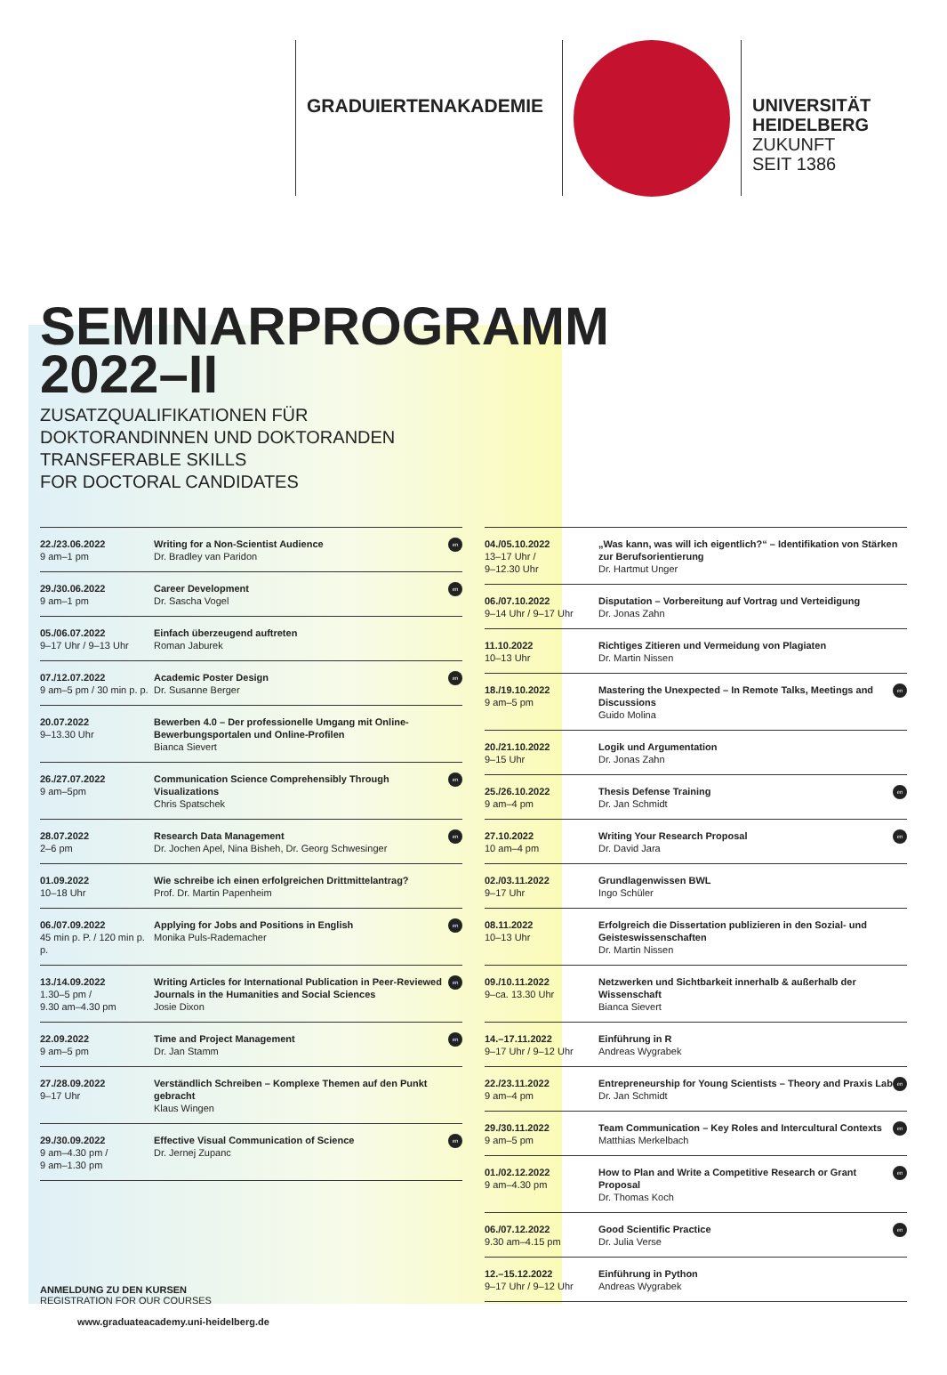GRADUIERTENAKADEMIE
UNIVERSITÄT
HEIDELBERG
ZUKUNFT
SEIT 1386
SEMINARPROGRAMM
2022–II
ZUSATZQUALIFIKATIONEN FÜR
DOKTORANDINNEN UND DOKTORANDEN
TRANSFERABLE SKILLS
FOR DOCTORAL CANDIDATES
| 22./23.06.2022 9 am–1 pm | en Writing for a Non-Scientist Audience Dr. Bradley van Paridon |
| 29./30.06.2022 9 am–1 pm | en Career Development Dr. Sascha Vogel |
| 05./06.07.2022 9–17 Uhr / 9–13 Uhr | Einfach überzeugend auftreten Roman Jaburek |
| 07./12.07.2022 9 am–5 pm / 30 min p. p. | en Academic Poster Design Dr. Susanne Berger |
| 20.07.2022 9–13.30 Uhr | Bewerben 4.0 – Der professionelle Umgang mit Online-Bewerbungsportalen und Online-Profilen Bianca Sievert |
| 26./27.07.2022 9 am–5pm | en Communication Science Comprehensibly Through Visualizations Chris Spatschek |
| 28.07.2022 2–6 pm | en Research Data Management Dr. Jochen Apel, Nina Bisheh, Dr. Georg Schwesinger |
| 01.09.2022 10–18 Uhr | Wie schreibe ich einen erfolgreichen Drittmittelantrag? Prof. Dr. Martin Papenheim |
| 06./07.09.2022 45 min p. P. / 120 min p. p. | en Applying for Jobs and Positions in English Monika Puls-Rademacher |
| 13./14.09.2022 1.30–5 pm / 9.30 am–4.30 pm | en Writing Articles for International Publication in Peer-Reviewed Journals in the Humanities and Social Sciences Josie Dixon |
| 22.09.2022 9 am–5 pm | en Time and Project Management Dr. Jan Stamm |
| 27./28.09.2022 9–17 Uhr | Verständlich Schreiben – Komplexe Themen auf den Punkt gebracht Klaus Wingen |
| 29./30.09.2022 9 am–4.30 pm / 9 am–1.30 pm | en Effective Visual Communication of Science Dr. Jernej Zupanc |
| 04./05.10.2022 13–17 Uhr / 9–12.30 Uhr | „Was kann, was will ich eigentlich?“ – Identifikation von Stärken zur Berufsorientierung Dr. Hartmut Unger |
| 06./07.10.2022 9–14 Uhr / 9–17 Uhr | Disputation – Vorbereitung auf Vortrag und Verteidigung Dr. Jonas Zahn |
| 11.10.2022 10–13 Uhr | Richtiges Zitieren und Vermeidung von Plagiaten Dr. Martin Nissen |
| 18./19.10.2022 9 am–5 pm | en Mastering the Unexpected – In Remote Talks, Meetings and Discussions Guido Molina |
| 20./21.10.2022 9–15 Uhr | Logik und Argumentation Dr. Jonas Zahn |
| 25./26.10.2022 9 am–4 pm | en Thesis Defense Training Dr. Jan Schmidt |
| 27.10.2022 10 am–4 pm | en Writing Your Research Proposal Dr. David Jara |
| 02./03.11.2022 9–17 Uhr | Grundlagenwissen BWL Ingo Schüler |
| 08.11.2022 10–13 Uhr | Erfolgreich die Dissertation publizieren in den Sozial- und Geisteswissenschaften Dr. Martin Nissen |
| 09./10.11.2022 9–ca. 13.30 Uhr | Netzwerken und Sichtbarkeit innerhalb & außerhalb der Wissenschaft Bianca Sievert |
| 14.–17.11.2022 9–17 Uhr / 9–12 Uhr | Einführung in R Andreas Wygrabek |
| 22./23.11.2022 9 am–4 pm | en Entrepreneurship for Young Scientists – Theory and Praxis Lab Dr. Jan Schmidt |
| 29./30.11.2022 9 am–5 pm | en Team Communication – Key Roles and Intercultural Contexts Matthias Merkelbach |
| 01./02.12.2022 9 am–4.30 pm | en How to Plan and Write a Competitive Research or Grant Proposal Dr. Thomas Koch |
| 06./07.12.2022 9.30 am–4.15 pm | en Good Scientific Practice Dr. Julia Verse |
| 12.–15.12.2022 9–17 Uhr / 9–12 Uhr | Einführung in Python Andreas Wygrabek |
ANMELDUNG ZU DEN KURSEN
REGISTRATION FOR OUR COURSES
www.graduateacademy.uni-heidelberg.de